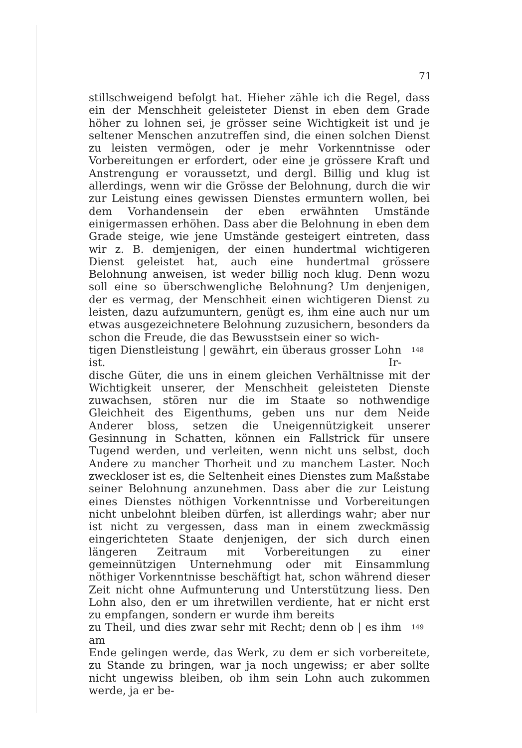71
stillschweigend befolgt hat. Hieher zähle ich die Regel, dass ein der Menschheit geleisteter Dienst in eben dem Grade höher zu lohnen sei, je grösser seine Wichtigkeit ist und je seltener Menschen anzutreffen sind, die einen solchen Dienst zu leisten vermögen, oder je mehr Vorkenntnisse oder Vorbereitungen er erfordert, oder eine je grössere Kraft und Anstrengung er voraussetzt, und dergl. Billig und klug ist allerdings, wenn wir die Grösse der Belohnung, durch die wir zur Leistung eines gewissen Dienstes ermuntern wollen, bei dem Vorhandensein der eben erwähnten Umstände einigermassen erhöhen. Dass aber die Belohnung in eben dem Grade steige, wie jene Umstände gesteigert eintreten, dass wir z. B. demjenigen, der einen hundertmal wichtigeren Dienst geleistet hat, auch eine hundertmal grössere Belohnung anweisen, ist weder billig noch klug. Denn wozu soll eine so überschwengliche Belohnung? Um denjenigen, der es vermag, der Menschheit einen wichtigeren Dienst zu leisten, dazu aufzumuntern, genügt es, ihm eine auch nur um etwas ausgezeichnetere Belohnung zuzusichern, besonders da schon die Freude, die das Bewusstsein einer so wich-
tigen Dienstleistung | gewährt, ein überaus grosser Lohn ist. Ir- 148
dische Güter, die uns in einem gleichen Verhältnisse mit der Wichtigkeit unserer, der Menschheit geleisteten Dienste zuwachsen, stören nur die im Staate so nothwendige Gleichheit des Eigenthums, geben uns nur dem Neide Anderer bloss, setzen die Uneigennützigkeit unserer Gesinnung in Schatten, können ein Fallstrick für unsere Tugend werden, und verleiten, wenn nicht uns selbst, doch Andere zu mancher Thorheit und zu manchem Laster. Noch zweckloser ist es, die Seltenheit eines Dienstes zum Maßstabe seiner Belohnung anzunehmen. Dass aber die zur Leistung eines Dienstes nöthigen Vorkenntnisse und Vorbereitungen nicht unbelohnt bleiben dürfen, ist allerdings wahr; aber nur ist nicht zu vergessen, dass man in einem zweckmässig eingerichteten Staate denjenigen, der sich durch einen längeren Zeitraum mit Vorbereitungen zu einer gemeinnützigen Unternehmung oder mit Einsammlung nöthiger Vorkenntnisse beschäftigt hat, schon während dieser Zeit nicht ohne Aufmunterung und Unterstützung liess. Den Lohn also, den er um ihretwillen verdiente, hat er nicht erst zu empfangen, sondern er wurde ihm bereits
zu Theil, und dies zwar sehr mit Recht; denn ob | es ihm am 149
Ende gelingen werde, das Werk, zu dem er sich vorbereitete, zu Stande zu bringen, war ja noch ungewiss; er aber sollte nicht ungewiss bleiben, ob ihm sein Lohn auch zukommen werde, ja er be-